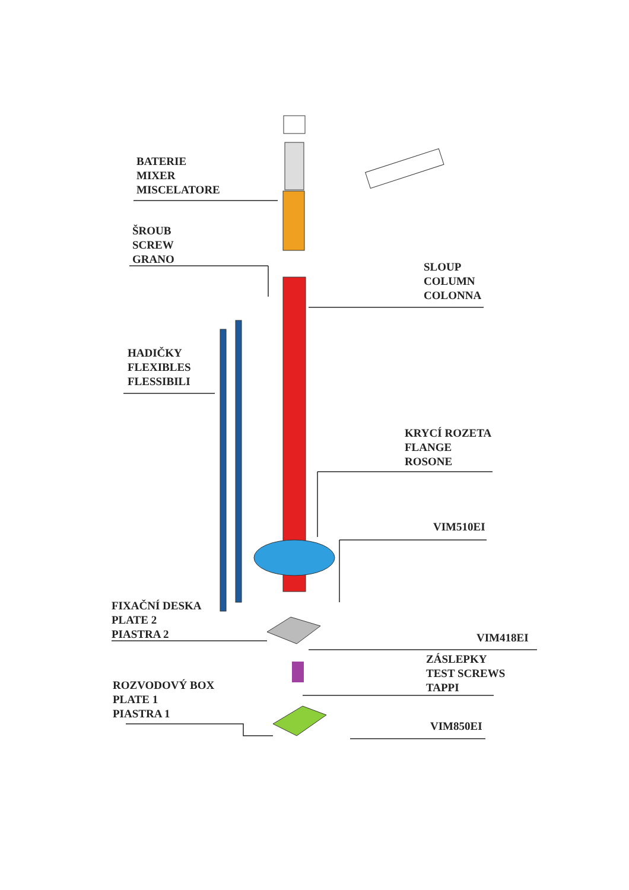BATERIE
MIXER
MISCELATORE
ŠROUB
SCREW
GRANO
SLOUP
COLUMN
COLONNA
HADIČKY
FLEXIBLES
FLESSIBILI
KRYCÍ ROZETA
FLANGE
ROSONE
VIM510EI
FIXAČNÍ DESKA
PLATE 2
PIASTRA 2
VIM418EI
ZÁSLEPKY
TEST SCREWS
TAPPI
ROZVODOVÝ BOX
PLATE 1
PIASTRA 1
VIM850EI